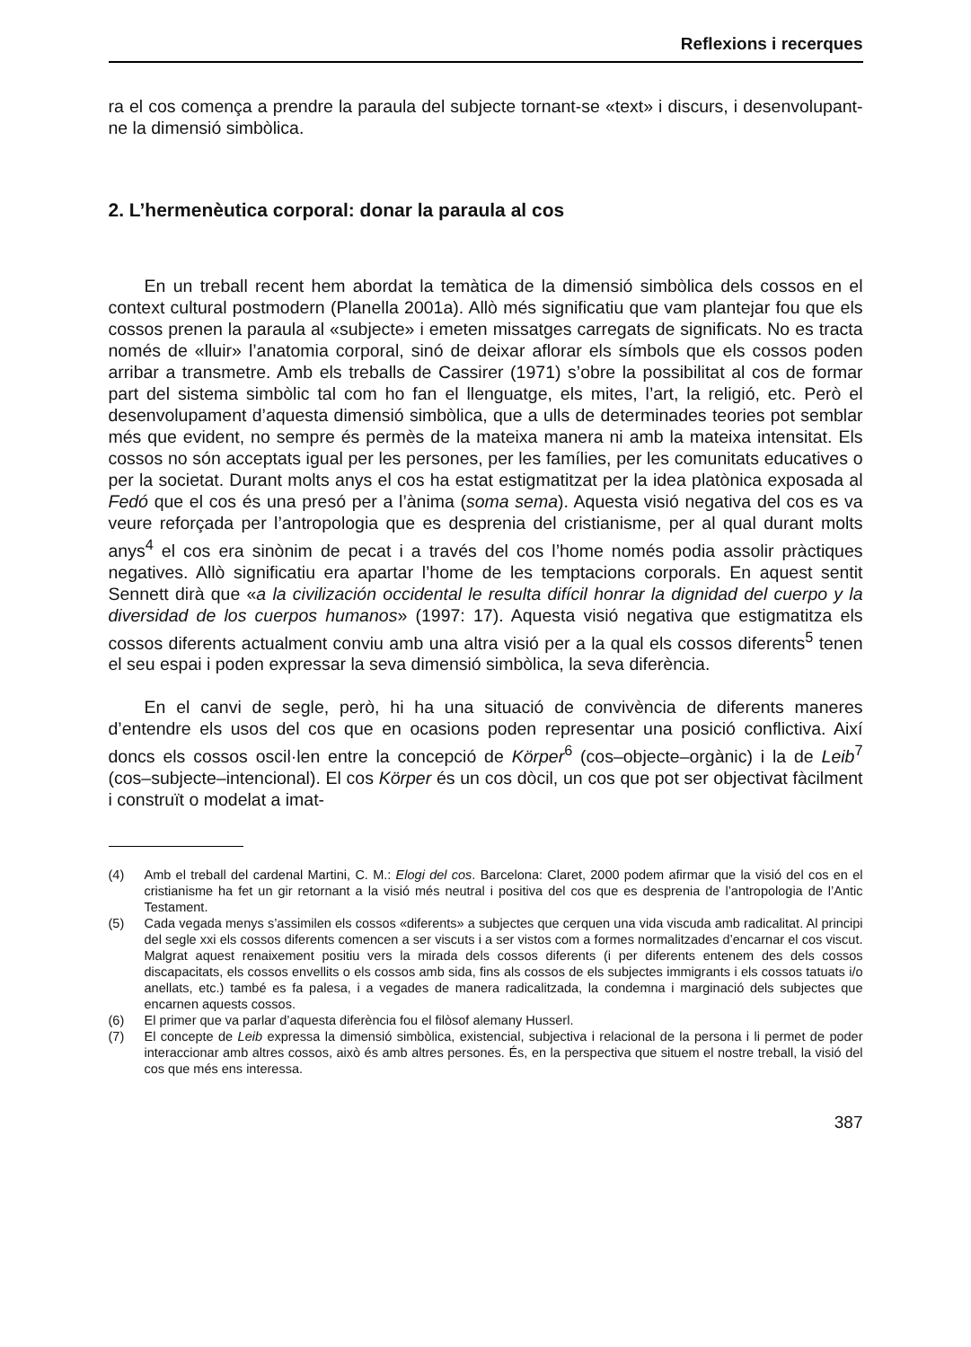Reflexions i recerques
ra el cos comença a prendre la paraula del subjecte tornant-se «text» i discurs, i desenvolupant-ne la dimensió simbòlica.
2. L’hermenèutica corporal: donar la paraula al cos
En un treball recent hem abordat la temàtica de la dimensió simbòlica dels cossos en el context cultural postmodern (Planella 2001a). Allò més significatiu que vam plantejar fou que els cossos prenen la paraula al «subjecte» i emeten missatges carregats de significats. No es tracta només de «lluir» l’anatomia corporal, sinó de deixar aflorar els símbols que els cossos poden arribar a transmetre. Amb els treballs de Cassirer (1971) s’obre la possibilitat al cos de formar part del sistema simbòlic tal com ho fan el llenguatge, els mites, l’art, la religió, etc. Però el desenvolupament d’aquesta dimensió simbòlica, que a ulls de determinades teories pot semblar més que evident, no sempre és permès de la mateixa manera ni amb la mateixa intensitat. Els cossos no són acceptats igual per les persones, per les famílies, per les comunitats educatives o per la societat. Durant molts anys el cos ha estat estigmatitzat per la idea platònica exposada al Fedó que el cos és una presó per a l’ànima (soma sema). Aquesta visió negativa del cos es va veure reforçada per l’antropologia que es desprenia del cristianisme, per al qual durant molts anys<sup>4</sup> el cos era sinònim de pecat i a través del cos l’home només podia assolir pràctiques negatives. Allò significatiu era apartar l’home de les temptacions corporals. En aquest sentit Sennett dirà que «a la civilización occidental le resulta difícil honrar la dignidad del cuerpo y la diversidad de los cuerpos humanos» (1997: 17). Aquesta visió negativa que estigmatitza els cossos diferents actualment conviu amb una altra visió per a la qual els cossos diferents<sup>5</sup> tenen el seu espai i poden expressar la seva dimensió simbòlica, la seva diferència.
En el canvi de segle, però, hi ha una situació de convivència de diferents maneres d’entendre els usos del cos que en ocasions poden representar una posició conflictiva. Així doncs els cossos oscil·len entre la concepció de Körper<sup>6</sup> (cos–objecte–orgànic) i la de Leib<sup>7</sup> (cos–subjecte–intencional). El cos Körper és un cos dòcil, un cos que pot ser objectivat fàcilment i construït o modelat a imat-
(4) Amb el treball del cardenal Martini, C. M.: Elogi del cos. Barcelona: Claret, 2000 podem afirmar que la visió del cos en el cristianisme ha fet un gir retornant a la visió més neutral i positiva del cos que es desprenia de l’antropologia de l’Antic Testament.
(5) Cada vegada menys s’assimilen els cossos «diferents» a subjectes que cerquen una vida viscuda amb radicalitat. Al principi del segle xxi els cossos diferents comencen a ser viscuts i a ser vistos com a formes normalitzades d’encarnar el cos viscut. Malgrat aquest renaixement positiu vers la mirada dels cossos diferents (i per diferents entenem des dels cossos discapacitats, els cossos envellits o els cossos amb sida, fins als cossos de els subjectes immigrants i els cossos tatuats i/o anellats, etc.) també es fa palesa, i a vegades de manera radicalitzada, la condemna i marginació dels subjectes que encarnen aquests cossos.
(6) El primer que va parlar d’aquesta diferència fou el filòsof alemany Husserl.
(7) El concepte de Leib expressa la dimensió simbòlica, existencial, subjectiva i relacional de la persona i li permet de poder interaccionar amb altres cossos, això és amb altres persones. És, en la perspectiva que situem el nostre treball, la visió del cos que més ens interessa.
387